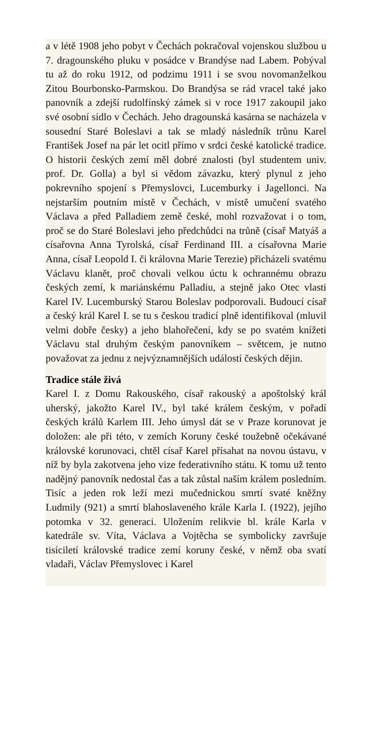a v létě 1908 jeho pobyt v Čechách pokračoval vojenskou službou u 7. dragounského pluku v posádce v Brandýse nad Labem. Pobýval tu až do roku 1912, od podzimu 1911 i se svou novomanželkou Zitou Bourbonsko-Parmskou. Do Brandýsa se rád vracel také jako panovník a zdejší rudolfínský zámek si v roce 1917 zakoupil jako své osobní sídlo v Čechách. Jeho dragounská kasárna se nacházela v sousední Staré Boleslavi a tak se mladý následník trůnu Karel František Josef na pár let ocitl přímo v srdci české katolické tradice. O historii českých zemí měl dobré znalosti (byl studentem univ. prof. Dr. Golla) a byl si vědom závazku, který plynul z jeho pokrevního spojení s Přemyslovci, Lucemburky i Jagellonci. Na nejstarším poutním místě v Čechách, v místě umučení svatého Václava a před Palladiem země české, mohl rozvažovat i o tom, proč se do Staré Boleslavi jeho předchůdci na trůně (císař Matyáš a císařovna Anna Tyrolská, císař Ferdinand III. a císařovna Marie Anna, císař Leopold I. či královna Marie Terezie) přicházeli svatému Václavu klanět, proč chovali velkou úctu k ochrannému obrazu českých zemí, k mariánskému Palladiu, a stejně jako Otec vlasti Karel IV. Lucemburský Starou Boleslav podporovali. Budoucí císař a český král Karel I. se tu s českou tradicí plně identifikoval (mluvil velmi dobře česky) a jeho blahořečení, kdy se po svatém knížeti Václavu stal druhým českým panovníkem – světcem, je nutno považovat za jednu z nejvýznamnějších událostí českých dějin.
Tradice stále živá
Karel I. z Domu Rakouského, císař rakouský a apoštolský král uherský, jakožto Karel IV., byl také králem českým, v pořadí českých králů Karlem III. Jeho úmysl dát se v Praze korunovat je doložen: ale při této, v zemích Koruny české toužebně očekávané královské korunovaci, chtěl císař Karel přísahat na novou ústavu, v níž by byla zakotvena jeho vize federativního státu. K tomu už tento nadějný panovník nedostal čas a tak zůstal naším králem posledním. Tisíc a jeden rok leží mezi mučednickou smrtí svaté kněžny Ludmily (921) a smrtí blahoslaveného krále Karla I. (1922), jejího potomka v 32. generaci. Uložením relikvie bl. krále Karla v katedrále sv. Víta, Václava a Vojtěcha se symbolicky završuje tisíciletí královské tradice zemí koruny české, v němž oba svatí vladaři, Václav Přemyslovec i Karel